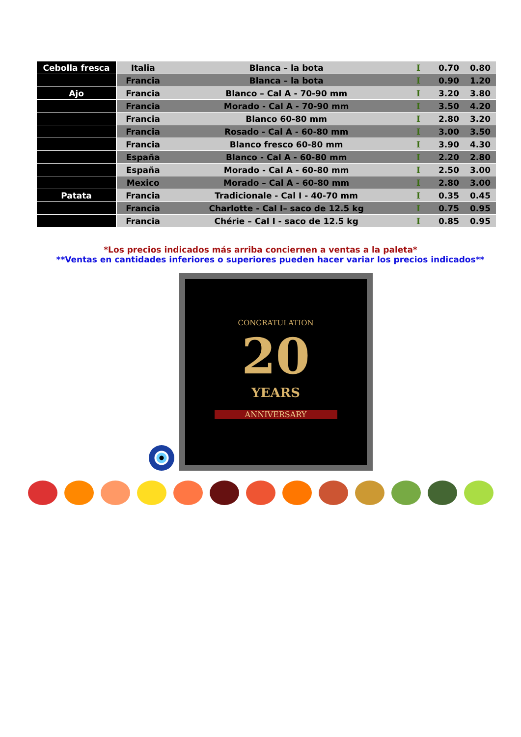| Cebolla fresca | Italia | Blanca – la bota | I | 0.70 | 0.80 |
| | Francia | Blanca – la bota | I | 0.90 | 1.20 |
| Ajo | Francia | Blanco – Cal A - 70-90 mm | I | 3.20 | 3.80 |
| | Francia | Morado - Cal A - 70-90 mm | I | 3.50 | 4.20 |
| | Francia | Blanco 60-80 mm | I | 2.80 | 3.20 |
| | Francia | Rosado - Cal A - 60-80 mm | I | 3.00 | 3.50 |
| | Francia | Blanco fresco 60-80 mm | I | 3.90 | 4.30 |
| | España | Blanco - Cal A - 60-80 mm | I | 2.20 | 2.80 |
| | España | Morado - Cal A - 60-80 mm | I | 2.50 | 3.00 |
| | Mexico | Morado – Cal A - 60-80 mm | I | 2.80 | 3.00 |
| Patata | Francia | Tradicionale - Cal I - 40-70 mm | I | 0.35 | 0.45 |
| | Francia | Charlotte - Cal I– saco de 12.5 kg | I | 0.75 | 0.95 |
| | Francia | Chérie – Cal I - saco de 12.5 kg | I | 0.85 | 0.95 |
*Los precios indicados más arriba conciernen a ventas a la paleta*
**Ventas en cantidades inferiores o superiores pueden hacer variar los precios indicados**
CONGRATULATION
20
YEARS
ANNIVERSARY